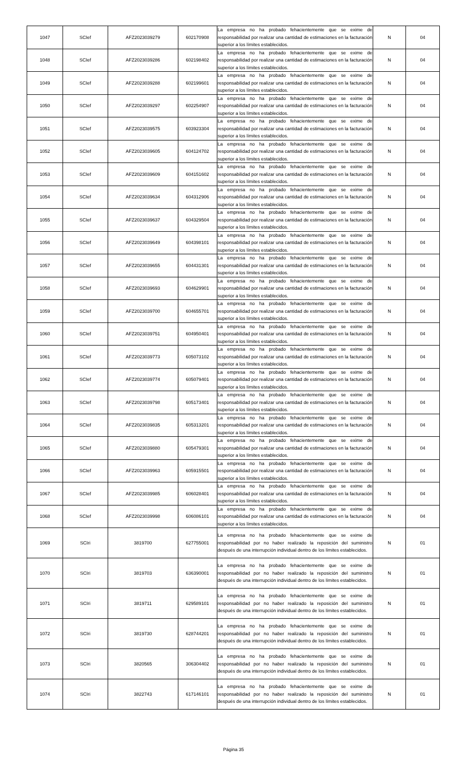| 1047 | SCIef | AFZ2023039279 | 602170908 | La empresa no ha probado fehacientemente que se exime de responsabilidad por realizar una cantidad de estimaciones en la facturación superior a los límites establecidos. | N | 04 |
| 1048 | SCIef | AFZ2023039286 | 602198402 | La empresa no ha probado fehacientemente que se exime de responsabilidad por realizar una cantidad de estimaciones en la facturación superior a los límites establecidos. | N | 04 |
| 1049 | SCIef | AFZ2023039288 | 602199601 | La empresa no ha probado fehacientemente que se exime de responsabilidad por realizar una cantidad de estimaciones en la facturación superior a los límites establecidos. | N | 04 |
| 1050 | SCIef | AFZ2023039297 | 602254907 | La empresa no ha probado fehacientemente que se exime de responsabilidad por realizar una cantidad de estimaciones en la facturación superior a los límites establecidos. | N | 04 |
| 1051 | SCIef | AFZ2023039575 | 603923304 | La empresa no ha probado fehacientemente que se exime de responsabilidad por realizar una cantidad de estimaciones en la facturación superior a los límites establecidos. | N | 04 |
| 1052 | SCIef | AFZ2023039605 | 604124702 | La empresa no ha probado fehacientemente que se exime de responsabilidad por realizar una cantidad de estimaciones en la facturación superior a los límites establecidos. | N | 04 |
| 1053 | SCIef | AFZ2023039609 | 604151602 | La empresa no ha probado fehacientemente que se exime de responsabilidad por realizar una cantidad de estimaciones en la facturación superior a los límites establecidos. | N | 04 |
| 1054 | SCIef | AFZ2023039634 | 604312906 | La empresa no ha probado fehacientemente que se exime de responsabilidad por realizar una cantidad de estimaciones en la facturación superior a los límites establecidos. | N | 04 |
| 1055 | SCIef | AFZ2023039637 | 604329504 | La empresa no ha probado fehacientemente que se exime de responsabilidad por realizar una cantidad de estimaciones en la facturación superior a los límites establecidos. | N | 04 |
| 1056 | SCIef | AFZ2023039649 | 604398101 | La empresa no ha probado fehacientemente que se exime de responsabilidad por realizar una cantidad de estimaciones en la facturación superior a los límites establecidos. | N | 04 |
| 1057 | SCIef | AFZ2023039655 | 604431301 | La empresa no ha probado fehacientemente que se exime de responsabilidad por realizar una cantidad de estimaciones en la facturación superior a los límites establecidos. | N | 04 |
| 1058 | SCIef | AFZ2023039693 | 604629901 | La empresa no ha probado fehacientemente que se exime de responsabilidad por realizar una cantidad de estimaciones en la facturación superior a los límites establecidos. | N | 04 |
| 1059 | SCIef | AFZ2023039700 | 604655701 | La empresa no ha probado fehacientemente que se exime de responsabilidad por realizar una cantidad de estimaciones en la facturación superior a los límites establecidos. | N | 04 |
| 1060 | SCIef | AFZ2023039751 | 604950401 | La empresa no ha probado fehacientemente que se exime de responsabilidad por realizar una cantidad de estimaciones en la facturación superior a los límites establecidos. | N | 04 |
| 1061 | SCIef | AFZ2023039773 | 605073102 | La empresa no ha probado fehacientemente que se exime de responsabilidad por realizar una cantidad de estimaciones en la facturación superior a los límites establecidos. | N | 04 |
| 1062 | SCIef | AFZ2023039774 | 605079401 | La empresa no ha probado fehacientemente que se exime de responsabilidad por realizar una cantidad de estimaciones en la facturación superior a los límites establecidos. | N | 04 |
| 1063 | SCIef | AFZ2023039798 | 605173401 | La empresa no ha probado fehacientemente que se exime de responsabilidad por realizar una cantidad de estimaciones en la facturación superior a los límites establecidos. | N | 04 |
| 1064 | SCIef | AFZ2023039835 | 605313201 | La empresa no ha probado fehacientemente que se exime de responsabilidad por realizar una cantidad de estimaciones en la facturación superior a los límites establecidos. | N | 04 |
| 1065 | SCIef | AFZ2023039880 | 605479301 | La empresa no ha probado fehacientemente que se exime de responsabilidad por realizar una cantidad de estimaciones en la facturación superior a los límites establecidos. | N | 04 |
| 1066 | SCIef | AFZ2023039963 | 605915501 | La empresa no ha probado fehacientemente que se exime de responsabilidad por realizar una cantidad de estimaciones en la facturación superior a los límites establecidos. | N | 04 |
| 1067 | SCIef | AFZ2023039985 | 606028401 | La empresa no ha probado fehacientemente que se exime de responsabilidad por realizar una cantidad de estimaciones en la facturación superior a los límites establecidos. | N | 04 |
| 1068 | SCIef | AFZ2023039998 | 606086101 | La empresa no ha probado fehacientemente que se exime de responsabilidad por realizar una cantidad de estimaciones en la facturación superior a los límites establecidos. | N | 04 |
| 1069 | SCIri | 3819700 | 627755001 | La empresa no ha probado fehacientemente que se exime de responsabilidad por no haber realizado la reposición del suministro después de una interrupción individual dentro de los límites establecidos. | N | 01 |
| 1070 | SCIri | 3819703 | 636390001 | La empresa no ha probado fehacientemente que se exime de responsabilidad por no haber realizado la reposición del suministro después de una interrupción individual dentro de los límites establecidos. | N | 01 |
| 1071 | SCIri | 3819711 | 629589101 | La empresa no ha probado fehacientemente que se exime de responsabilidad por no haber realizado la reposición del suministro después de una interrupción individual dentro de los límites establecidos. | N | 01 |
| 1072 | SCIri | 3819730 | 628744201 | La empresa no ha probado fehacientemente que se exime de responsabilidad por no haber realizado la reposición del suministro después de una interrupción individual dentro de los límites establecidos. | N | 01 |
| 1073 | SCIri | 3820565 | 306304402 | La empresa no ha probado fehacientemente que se exime de responsabilidad por no haber realizado la reposición del suministro después de una interrupción individual dentro de los límites establecidos. | N | 01 |
| 1074 | SCIri | 3822743 | 617146101 | La empresa no ha probado fehacientemente que se exime de responsabilidad por no haber realizado la reposición del suministro después de una interrupción individual dentro de los límites establecidos. | N | 01 |
Página 35